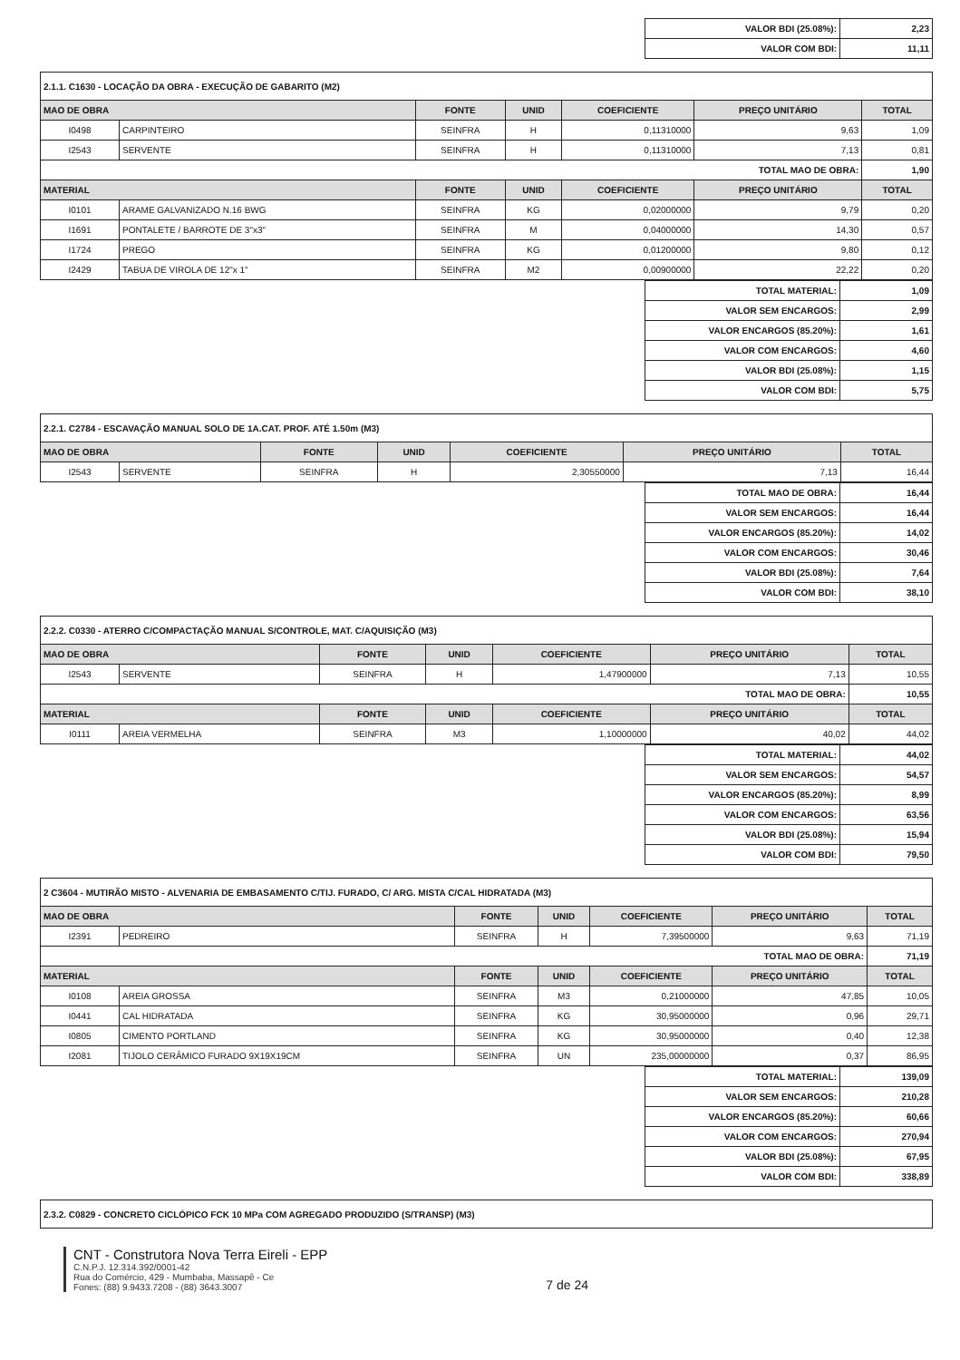| VALOR BDI (25.08%): | 2,23 |
| VALOR COM BDI: | 11,11 |
| 2.1.1. C1630 - LOCAÇÃO DA OBRA - EXECUÇÃO DE GABARITO (M2) | | | | | | |
| MAO DE OBRA | | FONTE | UNID | COEFICIENTE | PREÇO UNITÁRIO | TOTAL |
| I0498 | CARPINTEIRO | SEINFRA | H | 0,11310000 | 9,63 | 1,09 |
| I2543 | SERVENTE | SEINFRA | H | 0,11310000 | 7,13 | 0,81 |
| TOTAL MAO DE OBRA: | | | | | | 1,90 |
| MATERIAL | | FONTE | UNID | COEFICIENTE | PREÇO UNITÁRIO | TOTAL |
| I0101 | ARAME GALVANIZADO N.16 BWG | SEINFRA | KG | 0,02000000 | 9,79 | 0,20 |
| I1691 | PONTALETE / BARROTE DE 3"x3" | SEINFRA | M | 0,04000000 | 14,30 | 0,57 |
| I1724 | PREGO | SEINFRA | KG | 0,01200000 | 9,80 | 0,12 |
| I2429 | TABUA DE VIROLA DE 12"x 1" | SEINFRA | M2 | 0,00900000 | 22,22 | 0,20 |
| TOTAL MATERIAL: | 1,09 |
| VALOR SEM ENCARGOS: | 2,99 |
| VALOR ENCARGOS (85.20%): | 1,61 |
| VALOR COM ENCARGOS: | 4,60 |
| VALOR BDI (25.08%): | 1,15 |
| VALOR COM BDI: | 5,75 |
| 2.2.1. C2784 - ESCAVAÇÃO MANUAL SOLO DE 1A.CAT. PROF. ATÉ 1.50m (M3) | | | | | | |
| MAO DE OBRA | | FONTE | UNID | COEFICIENTE | PREÇO UNITÁRIO | TOTAL |
| I2543 | SERVENTE | SEINFRA | H | 2,30550000 | 7,13 | 16,44 |
| TOTAL MAO DE OBRA: | 16,44 |
| VALOR SEM ENCARGOS: | 16,44 |
| VALOR ENCARGOS (85.20%): | 14,02 |
| VALOR COM ENCARGOS: | 30,46 |
| VALOR BDI (25.08%): | 7,64 |
| VALOR COM BDI: | 38,10 |
| 2.2.2. C0330 - ATERRO C/COMPACTAÇÃO MANUAL S/CONTROLE, MAT. C/AQUISIÇÃO (M3) | | | | | | |
| MAO DE OBRA | | FONTE | UNID | COEFICIENTE | PREÇO UNITÁRIO | TOTAL |
| I2543 | SERVENTE | SEINFRA | H | 1,47900000 | 7,13 | 10,55 |
| TOTAL MAO DE OBRA: | | | | | | 10,55 |
| MATERIAL | | FONTE | UNID | COEFICIENTE | PREÇO UNITÁRIO | TOTAL |
| I0111 | AREIA VERMELHA | SEINFRA | M3 | 1,10000000 | 40,02 | 44,02 |
| TOTAL MATERIAL: | 44,02 |
| VALOR SEM ENCARGOS: | 54,57 |
| VALOR ENCARGOS (85.20%): | 8,99 |
| VALOR COM ENCARGOS: | 63,56 |
| VALOR BDI (25.08%): | 15,94 |
| VALOR COM BDI: | 79,50 |
| 2 C3604 - MUTIRÃO MISTO - ALVENARIA DE EMBASAMENTO C/TIJ. FURADO, C/ ARG. MISTA C/CAL HIDRATADA (M3) | | | | | | |
| MAO DE OBRA | | FONTE | UNID | COEFICIENTE | PREÇO UNITÁRIO | TOTAL |
| I2391 | PEDREIRO | SEINFRA | H | 7,39500000 | 9,63 | 71,19 |
| TOTAL MAO DE OBRA: | | | | | | 71,19 |
| MATERIAL | | FONTE | UNID | COEFICIENTE | PREÇO UNITÁRIO | TOTAL |
| I0108 | AREIA GROSSA | SEINFRA | M3 | 0,21000000 | 47,85 | 10,05 |
| I0441 | CAL HIDRATADA | SEINFRA | KG | 30,95000000 | 0,96 | 29,71 |
| I0805 | CIMENTO PORTLAND | SEINFRA | KG | 30,95000000 | 0,40 | 12,38 |
| I2081 | TIJOLO CERÂMICO FURADO 9X19X19CM | SEINFRA | UN | 235,00000000 | 0,37 | 86,95 |
| TOTAL MATERIAL: | 139,09 |
| VALOR SEM ENCARGOS: | 210,28 |
| VALOR ENCARGOS (85.20%): | 60,66 |
| VALOR COM ENCARGOS: | 270,94 |
| VALOR BDI (25.08%): | 67,95 |
| VALOR COM BDI: | 338,89 |
| 2.3.2. C0829 - CONCRETO CICLÓPICO FCK 10 MPa COM AGREGADO PRODUZIDO (S/TRANSP) (M3) |
CNT - Construtora Nova Terra Eireli - EPP
C.N.P.J. 12.314.392/0001-42
Rua do Comércio, 429 - Mumbaba, Massapê - Ce
Fones: (88) 9.9433.7208 - (88) 3643.3007
7 de 24